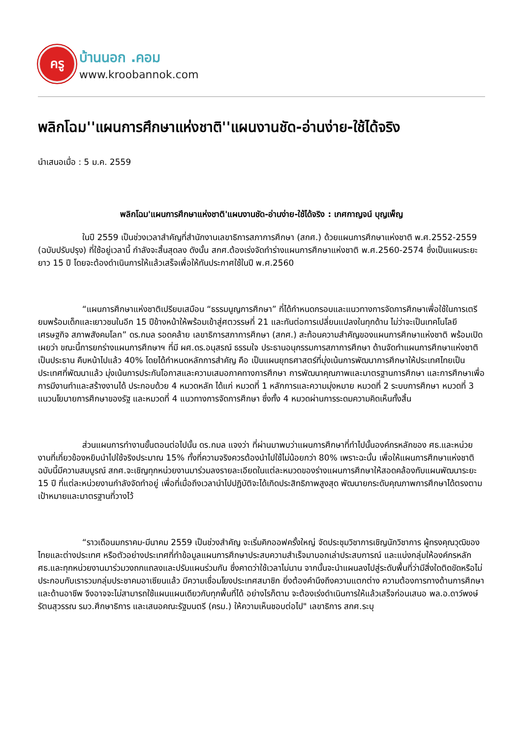ครู
บ้านนอก .คอม
www.kroobannok.com
พลิกโฉม''แผนการศึกษาแห่งชาติ''แผนงานชัด-อ่านง่าย-ใช้ได้จริง
นำเสนอเมื่อ : 5 ม.ค. 2559
พลิกโฉม'แผนการศึกษาแห่งชาติ'แผนงานชัด-อ่านง่าย-ใช้ได้จริง : เกศกาญจน์ บุญเพ็ญ
ในปี 2559 เป็นช่วงเวลาสำคัญที่สำนักงานเลขาธิการสภาการศึกษา (สกศ.) ด้วยแผนการศึกษาแห่งชาติ พ.ศ.2552-2559 (ฉบับปรับปรุง) ที่ใช้อยู่เวลานี้ กำลังจะสิ้นสุดลง ดังนั้น สกศ.ต้องเร่งจัดทำร่างแผนการศึกษาแห่งชาติ พ.ศ.2560-2574 ซึ่งเป็นแผนระยะยาว 15 ปี โดยจะต้องดำเนินการให้แล้วเสร็จเพื่อให้ทันประกาศใช้ในปี พ.ศ.2560
“แผนการศึกษาแห่งชาติเปรียบเสมือน “ธรรมนูญการศึกษา” ที่ได้กำหนดกรอบและแนวทางการจัดการศึกษาเพื่อใช้ในการเตรียมพร้อมเด็กและเยาวชนในอีก 15 ปีข้างหน้าให้พร้อมเข้าสู่ศตวรรษที่ 21 และทันต่อการเปลี่ยนแปลงในทุกด้าน ไม่ว่าจะเป็นเทคโนโลยี เศรษฐกิจ สภาพสังคมโลก” ดร.กมล รอดคล้าย เลขาธิการสภาการศึกษา (สกศ.) สะท้อนความสำคัญของแผนการศึกษาแห่งชาติ พร้อมเปิดเผยว่า ขณะนี้การยกร่างแผนการศึกษาฯ ที่มี ผศ.ดร.อนุสรณ์ ธรรมใจ ประธานอนุกรรมการสภาการศึกษา ด้านจัดทำแผนการศึกษาแห่งชาติ เป็นประธาน คืบหน้าไปแล้ว 40% โดยได้กำหนดหลักการสำคัญ คือ เป็นแผนยุทธศาสตร์ที่มุ่งเน้นการพัฒนาการศึกษาให้ประเทศไทยเป็นประเทศที่พัฒนาแล้ว มุ่งเน้นการประกันโอกาสและความเสมอภาคทางการศึกษา การพัฒนาคุณภาพและมาตรฐานการศึกษา และการศึกษาเพื่อการมีงานทำและสร้างงานได้ ประกอบด้วย 4 หมวดหลัก ได้แก่ หมวดที่ 1 หลักการและความมุ่งหมาย หมวดที่ 2 ระบบการศึกษา หมวดที่ 3 แนวนโยบายการศึกษาของรัฐ และหมวดที่ 4 แนวทางการจัดการศึกษา ซึ่งทั้ง 4 หมวดผ่านการระดมความคิดเห็นทั้งสิ้น
ส่วนแผนการทำงานขั้นตอนต่อไปนั้น ดร.กมล แจงว่า ที่ผ่านมาพบว่าแผนการศึกษาที่ทำไปนั้นองค์กรหลักของ ศธ.และหน่วยงานที่เกี่ยวข้องหยิบนำไปใช้จริงประมาณ 15% ทั้งที่ความจริงควรต้องนำไปใช้ไม่น้อยกว่า 80% เพราะฉะนั้น เพื่อให้แผนการศึกษาแห่งชาติฉบับนี้มีความสมบูรณ์ สกศ.จะเชิญทุกหน่วยงานมาร่วมลงรายละเอียดในแต่ละหมวดของร่างแผนการศึกษาให้สอดคล้องกับแผนพัฒนาระยะ 15 ปี ที่แต่ละหน่วยงานกำลังจัดทำอยู่ เพื่อที่เมื่อถึงเวลานำไปปฏิบัติจะได้เกิดประสิทธิภาพสูงสุด พัฒนายกระดับคุณภาพการศึกษาได้ตรงตามเป้าหมายและมาตรฐานที่วางไว้
“ราวเดือนมกราคม-มีนาคม 2559 เป็นช่วงสำคัญ จะเริ่มคิกออฟครั้งใหญ่ จัดประชุมวิชาการเชิญนักวิชาการ ผู้ทรงคุณวุฒิของไทยและต่างประเทศ หรือตัวอย่างประเทศที่ทำข้อมูลแผนการศึกษาประสบความสำเร็จมาบอกเล่าประสบการณ์ และแบ่งกลุ่มให้องค์กรหลัก ศธ.และทุกหน่วยงานมาร่วมวงถกแถลงและปรับแผนร่วมกัน ซึ่งคาดว่าใช้เวลาไม่นาน จากนั้นจะนำแผนลงไปสู่ระดับพื้นที่ว่ามีสิ่งใดติดขัดหรือไม่ ประกอบกับเรารวมกลุ่มประชาคมอาเซียนแล้ว มีความเชื่อมโยงประเทศสมาชิก ยิ่งต้องคำนึงถึงความแตกต่าง ความต้องการทางด้านการศึกษาและด้านอาชีพ จึงอาจจะไม่สามารถใช้แผนแผนเดียวกับทุกพื้นที่ได้ อย่างไรก็ตาม จะต้องเร่งดำเนินการให้แล้วเสร็จก่อนเสนอ พล.อ.ดาว์พงษ์ รัตนสุวรรณ รมว.ศึกษาธิการ และเสนอคณะรัฐมนตรี (ครม.) ให้ความเห็นชอบต่อไป" เลขาธิการ สกศ.ระบุ